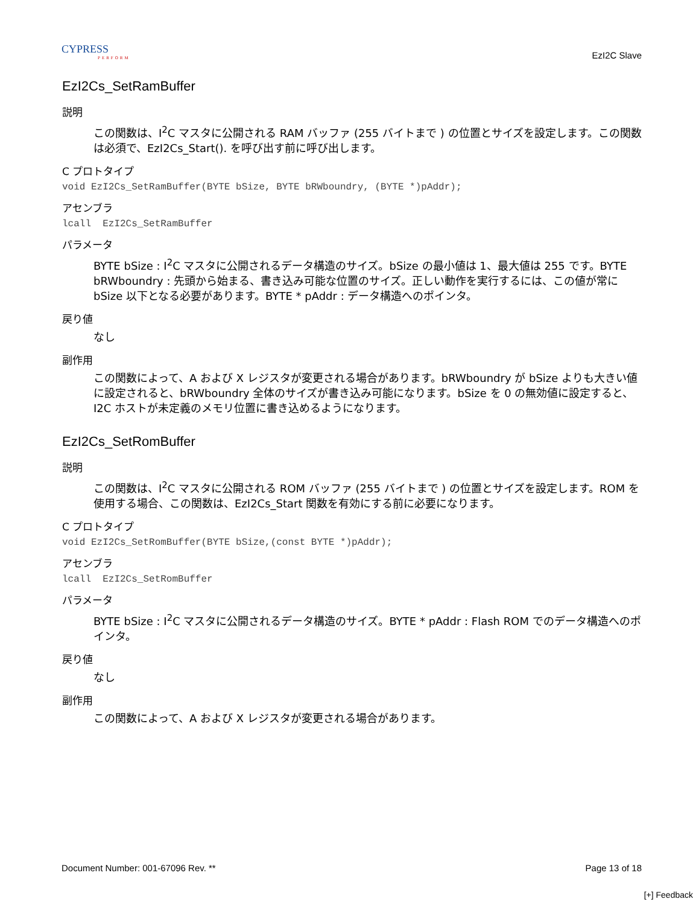CYPRESS
PERFORM
EzI2C Slave
EzI2Cs_SetRamBuffer
説明
この関数は、I<sup>2</sup>C マスタに公開される RAM バッファ (255 バイトまで ) の位置とサイズを設定します。この関数は必須で、EzI2Cs_Start(). を呼び出す前に呼び出します。
C プロトタイプ
void EzI2Cs_SetRamBuffer(BYTE bSize, BYTE bRWboundry, (BYTE *)pAddr);
アセンブラ
lcall  EzI2Cs_SetRamBuffer
パラメータ
BYTE bSize : I<sup>2</sup>C マスタに公開されるデータ構造のサイズ。bSize の最小値は 1、最大値は 255 です。BYTE bRWboundry : 先頭から始まる、書き込み可能な位置のサイズ。正しい動作を実行するには、この値が常に bSize 以下となる必要があります。BYTE * pAddr : データ構造へのポインタ。
戻り値
なし
副作用
この関数によって、A および X レジスタが変更される場合があります。bRWboundry が bSize よりも大きい値に設定されると、bRWboundry 全体のサイズが書き込み可能になります。bSize を 0 の無効値に設定すると、I2C ホストが未定義のメモリ位置に書き込めるようになります。
EzI2Cs_SetRomBuffer
説明
この関数は、I<sup>2</sup>C マスタに公開される ROM バッファ (255 バイトまで ) の位置とサイズを設定します。ROM を使用する場合、この関数は、EzI2Cs_Start 関数を有効にする前に必要になります。
C プロトタイプ
void EzI2Cs_SetRomBuffer(BYTE bSize,(const BYTE *)pAddr);
アセンブラ
lcall  EzI2Cs_SetRomBuffer
パラメータ
BYTE bSize : I<sup>2</sup>C マスタに公開されるデータ構造のサイズ。BYTE * pAddr : Flash ROM でのデータ構造へのポインタ。
戻り値
なし
副作用
この関数によって、A および X レジスタが変更される場合があります。
Document Number: 001-67096 Rev. ** Page 13 of 18
[+] Feedback